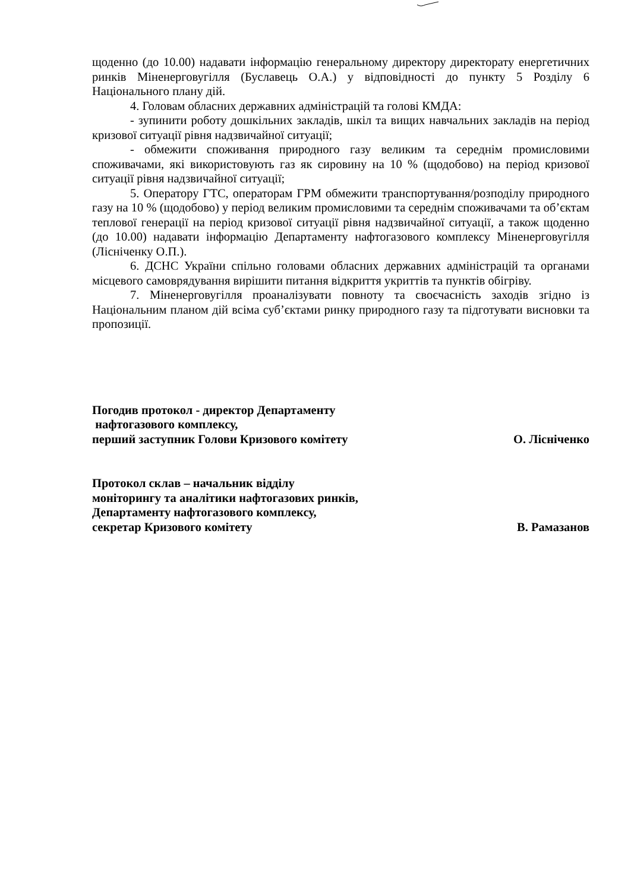щоденно (до 10.00) надавати інформацію генеральному директору директорату енергетичних ринків Міненерговугілля (Буславець О.А.) у відповідності до пункту 5 Розділу 6 Національного плану дій.
4. Головам обласних державних адміністрацій та голові КМДА:
- зупинити роботу дошкільних закладів, шкіл та вищих навчальних закладів на період кризової ситуації рівня надзвичайної ситуації;
- обмежити споживання природного газу великим та середнім промисловими споживачами, які використовують газ як сировину на 10 % (щодобово) на період кризової ситуації рівня надзвичайної ситуації;
5. Оператору ГТС, операторам ГРМ обмежити транспортування/розподілу природного газу на 10 % (щодобово) у період великим промисловими та середнім споживачами та об’єктам теплової генерації на період кризової ситуації рівня надзвичайної ситуації, а також щоденно (до 10.00) надавати інформацію Департаменту нафтогазового комплексу Міненерговугілля (Лісніченку О.П.).
6. ДСНС України спільно головами обласних державних адміністрацій та органами місцевого самоврядування вирішити питання відкриття укриттів та пунктів обігріву.
7. Міненерговугілля проаналізувати повноту та своєчасність заходів згідно із Національним планом дій всіма суб’єктами ринку природного газу та підготувати висновки та пропозиції.
Погодив протокол - директор Департаменту
нафтогазового комплексу,
перший заступник Голови Кризового комітету
О. Лісніченко
Протокол склав – начальник відділу
моніторингу та аналітики нафтогазових ринків,
Департаменту нафтогазового комплексу,
секретар Кризового комітету
В. Рамазанов